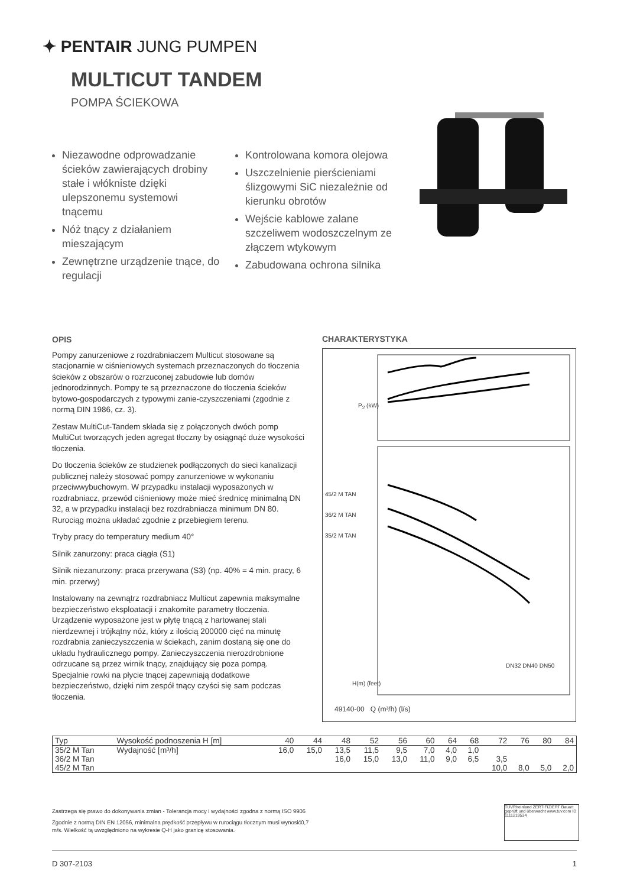✦ PENTAIR JUNG PUMPEN
MULTICUT TANDEM
POMPA ŚCIEKOWA
Niezawodne odprowadzanie ścieków zawierających drobiny stałe i włókniste dzięki ulepszonemu systemowi tnącemu
Nóż tnący z działaniem mieszającym
Zewnętrzne urządzenie tnące, do regulacji
Kontrolowana komora olejowa
Uszczelnienie pierścieniami ślizgowymi SiC niezależnie od kierunku obrotów
Wejście kablowe zalane szczeliwem wodoszczelnym ze złączem wtykowym
Zabudowana ochrona silnika
OPIS
Pompy zanurzeniowe z rozdrabniaczem Multicut stosowane są stacjonarnie w ciśnieniowych systemach przeznaczonych do tłoczenia ścieków z obszarów o rozrzuconej zabudowie lub domów jednorodzinnych. Pompy te są przeznaczone do tłoczenia ścieków bytowo-gospodarczych z typowymi zanie-czyszczeniami (zgodnie z normą DIN 1986, cz. 3).
Zestaw MultiCut-Tandem składa się z połączonych dwóch pomp MultiCut tworzących jeden agregat tłoczny by osiągnąć duże wysokości tłoczenia.
Do tłoczenia ścieków ze studzienek podłączonych do sieci kanalizacji publicznej należy stosować pompy zanurzeniowe w wykonaniu przeciwwybuchowym. W przypadku instalacji wyposażonych w rozdrabniacz, przewód ciśnieniowy może mieć średnicę minimalną DN 32, a w przypadku instalacji bez rozdrabniacza minimum DN 80. Rurociąg można układać zgodnie z przebiegiem terenu.
Tryby pracy do temperatury medium 40°
Silnik zanurzony: praca ciągła (S1)
Silnik niezanurzony: praca przerywana (S3) (np. 40% = 4 min. pracy, 6 min. przerwy)
Instalowany na zewnątrz rozdrabniacz Multicut zapewnia maksymalne bezpieczeństwo eksploatacji i znakomite parametry tłoczenia. Urządzenie wyposażone jest w płytę tnącą z hartowanej stali nierdzewnej i trójkątny nóż, który z ilością 200000 cięć na minutę rozdrabnia zanieczyszczenia w ściekach, zanim dostaną się one do układu hydraulicznego pompy. Zanieczyszczenia nierozdrobnione odrzucane są przez wirnik tnący, znajdujący się poza pompą. Specjalnie rowki na płycie tnącej zapewniają dodatkowe bezpieczeństwo, dzięki nim zespół tnący czyści się sam podczas tłoczenia.
CHARAKTERYSTYKA
45/2 M TAN
36/2 M TAN
35/2 M TAN
49140-00 Q (m³/h) (l/s)
DN32 DN40 DN50
P<sub>2</sub> (kW)
H(m) (feet)
| Typ | Wysokość podnoszenia H [m] | 40 | 44 | 48 | 52 | 56 | 60 | 64 | 68 | 72 | 76 | 80 | 84 |
| --- | --- | --- | --- | --- | --- | --- | --- | --- | --- | --- | --- | --- | --- |
| 35/2 M Tan | Wydajność [m³/h] | 16,0 | 15,0 | 13,5 | 11,5 | 9,5 | 7,0 | 4,0 | 1,0 | | | | |
| 36/2 M Tan | | | | 16,0 | 15,0 | 13,0 | 11,0 | 9,0 | 6,5 | 3,5 | | | |
| 45/2 M Tan | | | | | | | | | | 10,0 | 8,0 | 5,0 | 2,0 |
Zastrzega się prawo do dokonywania zmian - Tolerancja mocy i wydajności zgodna z normą ISO 9906
Zgodnie z normą DIN EN 12056, minimalna prędkość przepływu w rurociągu tłocznym musi wynosić0,7 m/s. Wielkość tą uwzględniono na wykresie Q-H jako granicę stosowania.
TÜVRheinland ZERTIFIZIERT Bauart geprüft und überwacht www.tuv.com ID 1111219534
D 307-2103 1